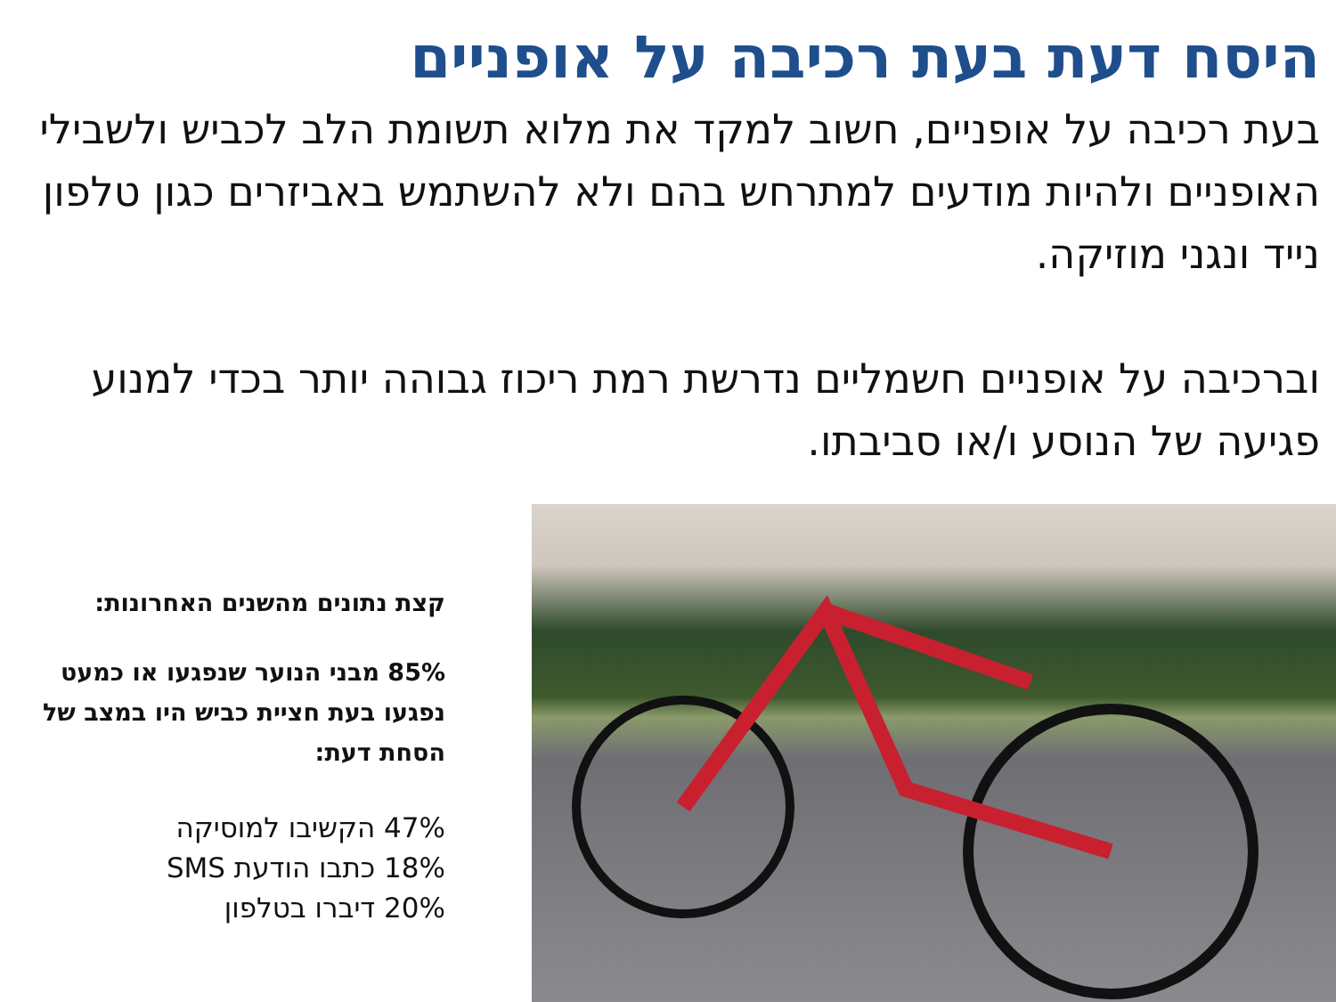היסח דעת בעת רכיבה על אופניים
בעת רכיבה על אופניים, חשוב למקד את מלוא תשומת הלב לכביש ולשבילי האופניים ולהיות מודעים למתרחש בהם ולא להשתמש באביזרים כגון טלפון נייד ונגני מוזיקה.
וברכיבה על אופניים חשמליים נדרשת רמת ריכוז גבוהה יותר בכדי למנוע פגיעה של הנוסע ו/או סביבתו.
קצת נתונים מהשנים האחרונות:
85% מבני הנוער שנפגעו או כמעט נפגעו בעת חציית כביש היו במצב של הסחת דעת:
47% הקשיבו למוסיקה
18% כתבו הודעת SMS
20% דיברו בטלפון